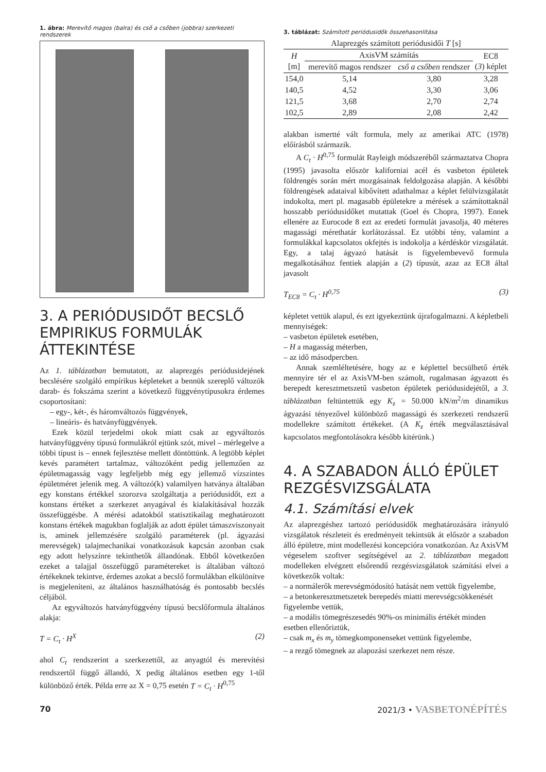1. ábra: Merevítő magos (balra) és cső a csőben (jobbra) szerkezeti rendszerek
3. A PERIÓDUSIDŐT BECSLŐ EMPIRIKUS FORMULÁK ÁTTEKINTÉSE
Az 1. táblázatban bemutatott, az alaprezgés periódusidejének becslésére szolgáló empírikus képleteket a bennük szereplő változók darab- és fokszáma szerint a következő függvénytípusokra érdemes csoportosítani:
– egy-, két-, és háromváltozós függvények,
– lineáris- és hatványfüggvények.
Ezek közül terjedelmi okok miatt csak az egyváltozós hatványfüggvény típusú formulákról ejtünk szót, mivel – mérlegelve a többi típust is – ennek fejlesztése mellett döntöttünk. A legtöbb képlet kevés paramétert tartalmaz, változóként pedig jellemzően az épületmagasság vagy legfeljebb még egy jellemző vízszintes épületméret jelenik meg. A változó(k) valamilyen hatványa általában egy konstans értékkel szorozva szolgáltatja a periódusidőt, ezt a konstans értéket a szerkezet anyagával és kialakításával hozzák összefüggésbe. A mérési adatokból statisztikailag meghatározott konstans értékek magukban foglalják az adott épület támaszviszonyait is, aminek jellemzésére szolgáló paraméterek (pl. ágyazási merevségek) talajmechanikai vonatkozásuk kapcsán azonban csak egy adott helyszínre tekinthetők állandónak. Ebből következően ezeket a talajjal összefüggő paramétereket is általában változó értékeknek tekintve, érdemes azokat a becslő formulákban elkülönítve is megjeleníteni, az általános használhatóság és pontosabb becslés céljából.
Az egyváltozós hatványfüggvény típusú becslőformula általános alakja:
T = C<sub>t</sub> · H<sup>X</sup> (2)
ahol C<sub>t</sub> rendszerint a szerkezettől, az anyagtól és merevítési rendszertől függő állandó, X pedig általános esetben egy 1-től különböző érték. Példa erre az X = 0,75 esetén T = C<sub>t</sub> · H<sup>0,75</sup>
3. táblázat: Számított periódusidők összehasonlítása
| Alaprezgés számított periódusidői T [s] | | | |
| --- | --- | --- | --- |
| H [m] | AxisVM számítás | | EC8 ( 3 ) képlet |
| | merevítő magos rendszer | cső a csőben rendszer | |
| 154,0 | 5,14 | 3,80 | 3,28 |
| 140,5 | 4,52 | 3,30 | 3,06 |
| 121,5 | 3,68 | 2,70 | 2,74 |
| 102,5 | 2,89 | 2,08 | 2,42 |
alakban ismertté vált formula, mely az amerikai ATC (1978) előírásból származik.
A C<sub>t</sub> · H<sup>0,75</sup> formulát Rayleigh módszeréből származtatva Chopra (1995) javasolta először kaliforniai acél és vasbeton épületek földrengés során mért mozgásainak feldolgozása alapján. A későbbi földrengések adataival kibővített adathalmaz a képlet felülvizsgálatát indokolta, mert pl. magasabb épületekre a mérések a számítottaknál hosszabb periódusidőket mutattak (Goel és Chopra, 1997). Ennek ellenére az Eurocode 8 ezt az eredeti formulát javasolja, 40 méteres magassági mérethatár korlátozással. Ez utóbbi tény, valamint a formulákkal kapcsolatos okfejtés is indokolja a kérdéskör vizsgálatát. Egy, a talaj ágyazó hatását is figyelembevevő formula megalkotásához fentiek alapján a (2) típusút, azaz az EC8 által javasolt
T<sub>EC8</sub> = C<sub>t</sub> · H<sup>0,75</sup> (3)
képletet vettük alapul, és ezt igyekeztünk újrafogalmazni. A képletbeli mennyiségek:
– vasbeton épületek esetében,
– H a magasság méterben,
– az idő másodpercben.
Annak szemléltetésére, hogy az e képlettel becsülhető érték mennyire tér el az AxisVM-ben számolt, rugalmasan ágyazott és berepedt keresztmetszetű vasbeton épületek periódusidejétől, a 3. táblázatban feltüntettük egy K<sub>z</sub> = 50.000 kN/m<sup>2</sup>/m dinamikus ágyazási tényezővel különböző magasságú és szerkezeti rendszerű modellekre számított értékeket. (A K<sub>z</sub> érték megválasztásával kapcsolatos megfontolásokra később kitérünk.)
4. A SZABADON ÁLLÓ ÉPÜLET REZGÉSVIZSGÁLATA
4.1. Számítási elvek
Az alaprezgéshez tartozó periódusidők meghatározására irányuló vizsgálatok részleteit és eredményeit tekintsük át először a szabadon álló épületre, mint modellezési koncepcióra vonatkozóan. Az AxisVM végeselem szoftver segítségével az 2. táblázatban megadott modelleken elvégzett elsőrendű rezgésvizsgálatok számítási elvei a következők voltak:
– a normálerők merevségmódosító hatását nem vettük figyelembe,
– a betonkeresztmetszetek berepedés miatti merevségcsökkenését figyelembe vettük,
– a modális tömegrészesedés 90%-os minimális értékét minden esetben ellenőriztük,
– csak m<sub>x</sub> és m<sub>y</sub> tömegkomponenseket vettünk figyelembe,
– a rezgő tömegnek az alapozási szerkezet nem része.
70 2021/3 • VASBETONÉPÍTÉS